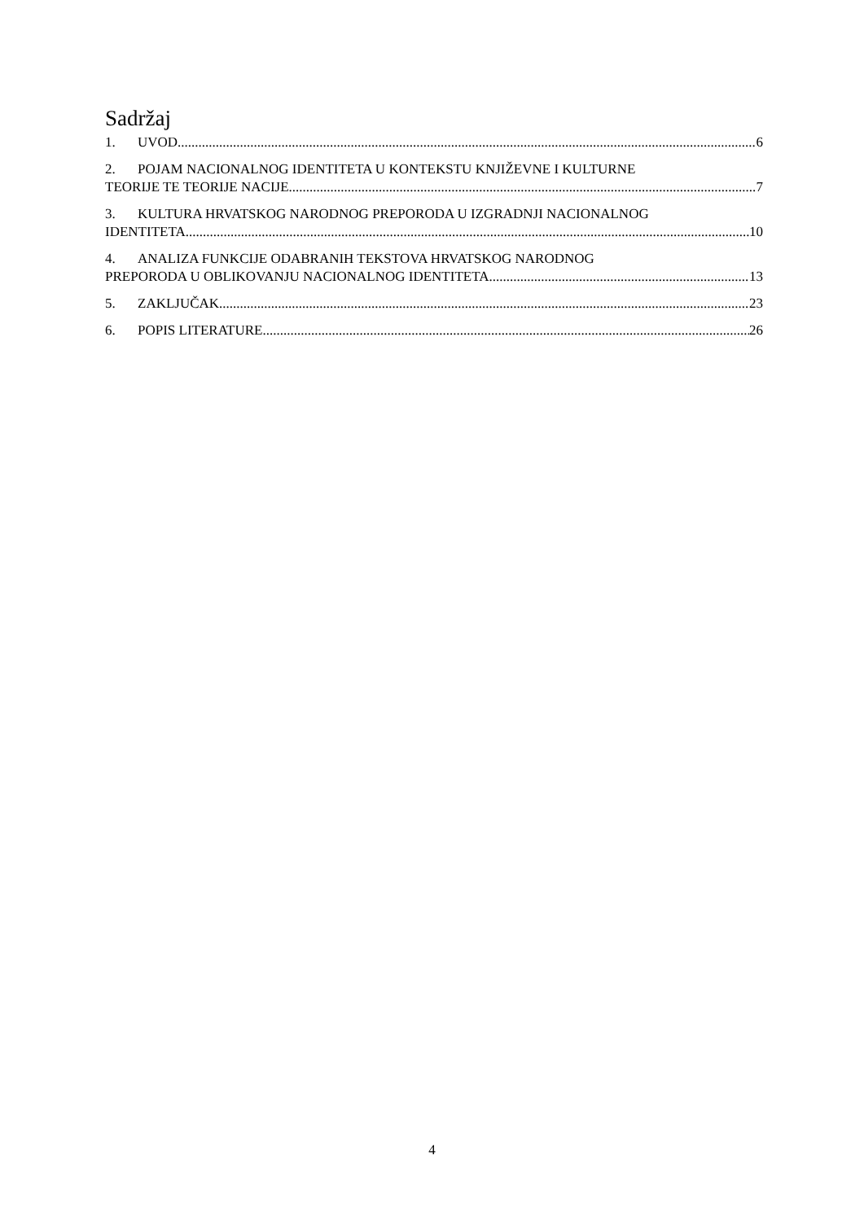Sadržaj
1. UVOD 6
2. POJAM NACIONALNOG IDENTITETA U KONTEKSTU KNJIŽEVNE I KULTURNE
TEORIJE TE TEORIJE NACIJE 7
3. KULTURA HRVATSKOG NARODNOG PREPORODA U IZGRADNJI NACIONALNOG
IDENTITETA 10
4. ANALIZA FUNKCIJE ODABRANIH TEKSTOVA HRVATSKOG NARODNOG
PREPORODA U OBLIKOVANJU NACIONALNOG IDENTITETA 13
5. ZAKLJUČAK 23
6. POPIS LITERATURE 26
4